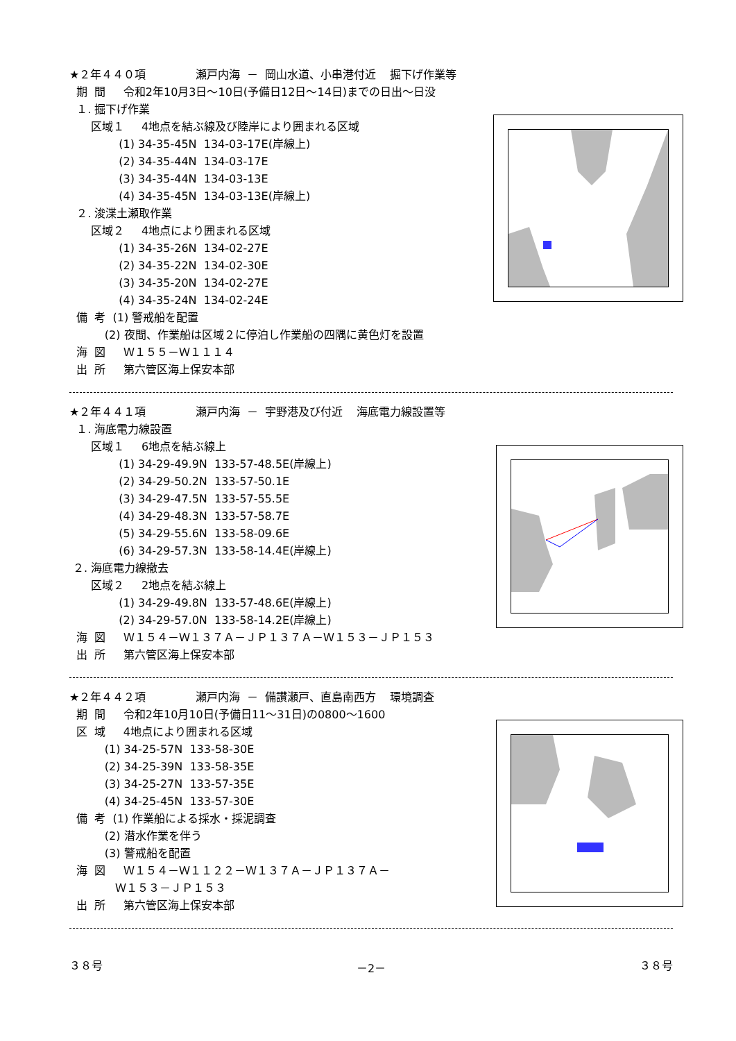★２年４４０項 瀬戸内海 － 岡山水道、小串港付近 掘下げ作業等
期 間 令和2年10月3日～10日(予備日12日～14日)までの日出～日没
１. 掘下げ作業
区域１ 4地点を結ぶ線及び陸岸により囲まれる区域
(1) 34-35-45N 134-03-17E(岸線上)
(2) 34-35-44N 134-03-17E
(3) 34-35-44N 134-03-13E
(4) 34-35-45N 134-03-13E(岸線上)
２. 浚渫土瀬取作業
区域２ 4地点により囲まれる区域
(1) 34-35-26N 134-02-27E
(2) 34-35-22N 134-02-30E
(3) 34-35-20N 134-02-27E
(4) 34-35-24N 134-02-24E
備 考 (1) 警戒船を配置
(2) 夜間、作業船は区域２に停泊し作業船の四隅に黄色灯を設置
海 図 Ｗ１５５－Ｗ１１１４
出 所 第六管区海上保安本部
★２年４４１項 瀬戸内海 － 宇野港及び付近 海底電力線設置等
１. 海底電力線設置
区域１ 6地点を結ぶ線上
(1) 34-29-49.9N 133-57-48.5E(岸線上)
(2) 34-29-50.2N 133-57-50.1E
(3) 34-29-47.5N 133-57-55.5E
(4) 34-29-48.3N 133-57-58.7E
(5) 34-29-55.6N 133-58-09.6E
(6) 34-29-57.3N 133-58-14.4E(岸線上)
２. 海底電力線撤去
区域２ 2地点を結ぶ線上
(1) 34-29-49.8N 133-57-48.6E(岸線上)
(2) 34-29-57.0N 133-58-14.2E(岸線上)
海 図 Ｗ１５４－Ｗ１３７Ａ－ＪＰ１３７Ａ－Ｗ１５３－ＪＰ１５３
出 所 第六管区海上保安本部
★２年４４２項 瀬戸内海 － 備讃瀬戸、直島南西方 環境調査
期 間 令和2年10月10日(予備日11～31日)の0800～1600
区 域 4地点により囲まれる区域
(1) 34-25-57N 133-58-30E
(2) 34-25-39N 133-58-35E
(3) 34-25-27N 133-57-35E
(4) 34-25-45N 133-57-30E
備 考 (1) 作業船による採水・採泥調査
(2) 潜水作業を伴う
(3) 警戒船を配置
海 図 Ｗ１５４－Ｗ１１２２－Ｗ１３７Ａ－ＪＰ１３７Ａ－
Ｗ１５３－ＪＰ１５３
出 所 第六管区海上保安本部
３８号 －2－ ３８号